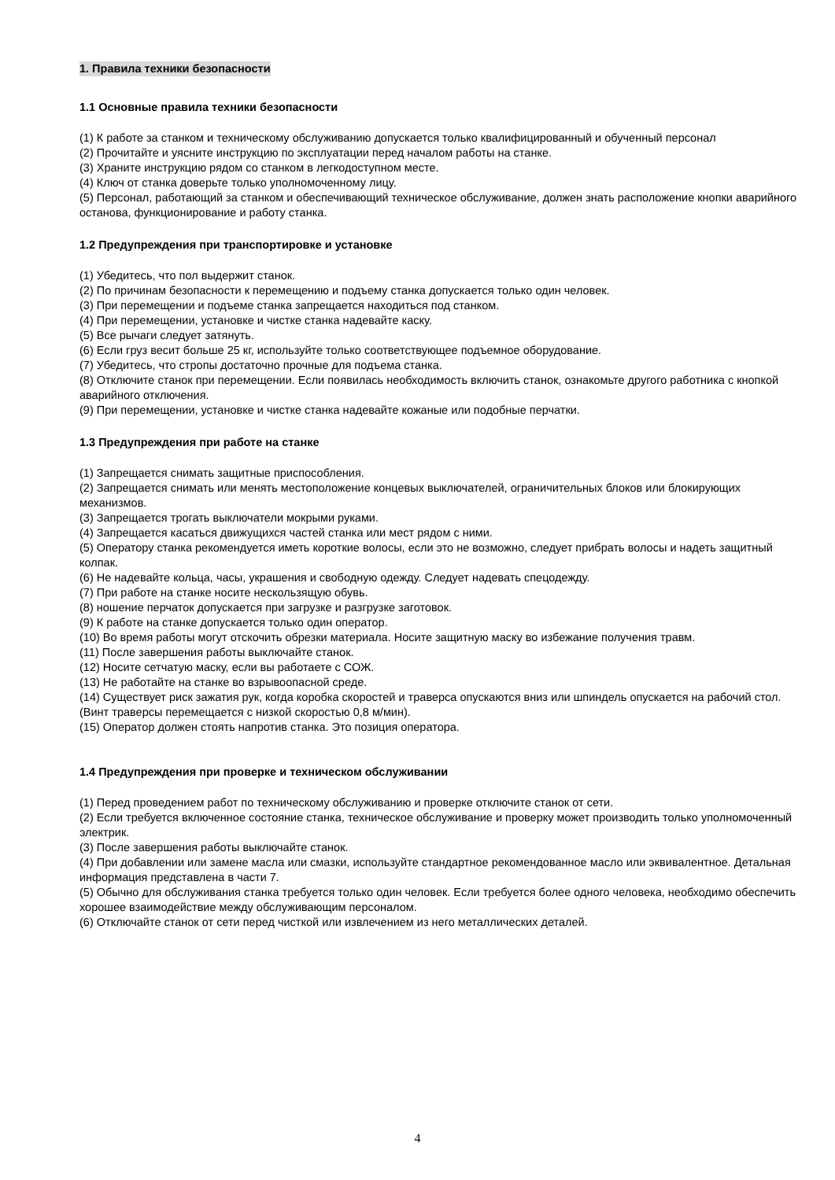1. Правила техники безопасности
1.1 Основные правила техники безопасности
(1) К работе за станком и техническому обслуживанию допускается только квалифицированный и обученный персонал
(2) Прочитайте и уясните инструкцию по эксплуатации перед началом работы на станке.
(3) Храните инструкцию рядом со станком в легкодоступном месте.
(4) Ключ от станка доверьте только уполномоченному лицу.
(5) Персонал, работающий за станком и обеспечивающий техническое обслуживание, должен знать расположение кнопки аварийного останова, функционирование и работу станка.
1.2 Предупреждения при транспортировке и установке
(1) Убедитесь, что пол выдержит станок.
(2) По причинам безопасности к перемещению и подъему станка допускается только один человек.
(3) При перемещении и подъеме станка запрещается находиться под станком.
(4) При перемещении, установке и чистке станка надевайте каску.
(5) Все рычаги следует затянуть.
(6) Если груз весит больше 25 кг, используйте только соответствующее подъемное оборудование.
(7) Убедитесь, что стропы достаточно прочные для подъема станка.
(8) Отключите станок при перемещении. Если появилась необходимость включить станок, ознакомьте другого работника с кнопкой аварийного отключения.
(9) При перемещении, установке и чистке станка надевайте кожаные или подобные перчатки.
1.3 Предупреждения при работе на станке
(1) Запрещается снимать защитные приспособления.
(2) Запрещается снимать или менять местоположение концевых выключателей, ограничительных блоков или блокирующих механизмов.
(3) Запрещается трогать выключатели мокрыми руками.
(4) Запрещается касаться движущихся частей станка или мест рядом с ними.
(5) Оператору станка рекомендуется иметь короткие волосы, если это не возможно, следует прибрать волосы и надеть защитный колпак.
(6) Не надевайте кольца, часы, украшения и свободную одежду. Следует надевать спецодежду.
(7) При работе на станке носите нескользящую обувь.
(8) ношение перчаток допускается при загрузке и разгрузке заготовок.
(9) К работе на станке допускается только один оператор.
(10) Во время работы могут отскочить обрезки материала. Носите защитную маску во избежание получения травм.
(11) После завершения работы выключайте станок.
(12) Носите сетчатую маску, если вы работаете с СОЖ.
(13) Не работайте на станке во взрывоопасной среде.
(14) Существует риск зажатия рук, когда коробка скоростей и траверса опускаются вниз или шпиндель опускается на рабочий стол. (Винт траверсы перемещается с низкой скоростью 0,8 м/мин).
(15) Оператор должен стоять напротив станка. Это позиция оператора.
1.4 Предупреждения при проверке и техническом обслуживании
(1) Перед проведением работ по техническому обслуживанию и проверке отключите станок от сети.
(2) Если требуется включенное состояние станка, техническое обслуживание и проверку может производить только уполномоченный электрик.
(3) После завершения работы выключайте станок.
(4) При добавлении или замене масла или смазки, используйте стандартное рекомендованное масло или эквивалентное. Детальная информация представлена в части 7.
(5) Обычно для обслуживания станка требуется только один человек. Если требуется более одного человека, необходимо обеспечить хорошее взаимодействие между обслуживающим персоналом.
(6) Отключайте станок от сети перед чисткой или извлечением из него металлических деталей.
4